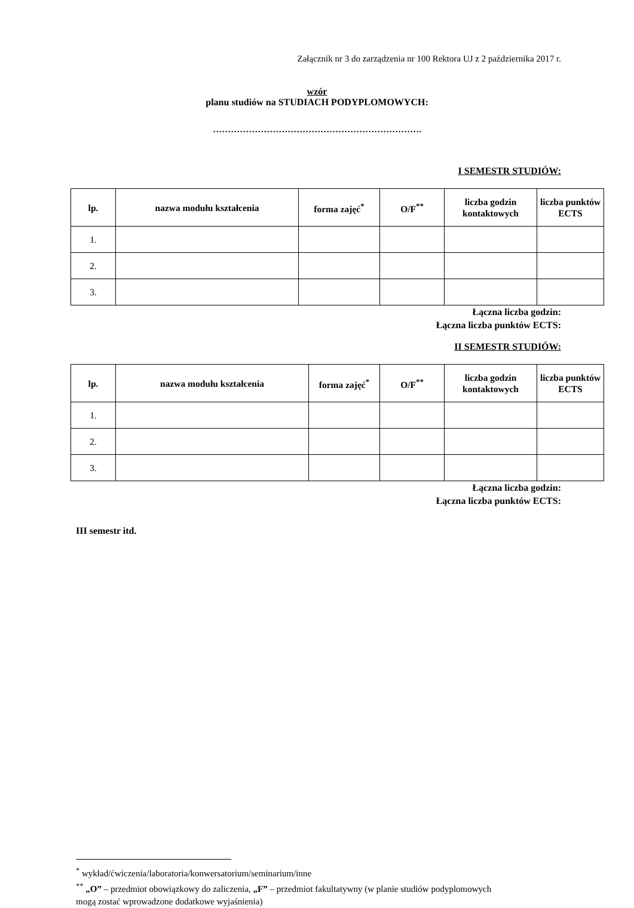Załącznik nr 3 do zarządzenia nr 100 Rektora UJ z 2 października 2017 r.
wzór
planu studiów na STUDIACH PODYPLOMOWYCH:
…………………………………………………………….
I SEMESTR STUDIÓW:
| lp. | nazwa modułu kształcenia | forma zajęć<sup>*</sup> | O/F<sup>**</sup> | liczba godzin kontaktowych | liczba punktów ECTS |
| --- | --- | --- | --- | --- | --- |
| 1. | | | | | |
| 2. | | | | | |
| 3. | | | | | |
Łączna liczba godzin:
Łączna liczba punktów ECTS:
II SEMESTR STUDIÓW:
| lp. | nazwa modułu kształcenia | forma zajęć<sup>*</sup> | O/F<sup>**</sup> | liczba godzin kontaktowych | liczba punktów ECTS |
| --- | --- | --- | --- | --- | --- |
| 1. | | | | | |
| 2. | | | | | |
| 3. | | | | | |
Łączna liczba godzin:
Łączna liczba punktów ECTS:
III semestr itd.
<sup>*</sup> wykład/ćwiczenia/laboratoria/konwersatorium/seminarium/inne
<sup>**</sup> „O” – przedmiot obowiązkowy do zaliczenia, „F” – przedmiot fakultatywny (w planie studiów podyplomowych mogą zostać wprowadzone dodatkowe wyjaśnienia)